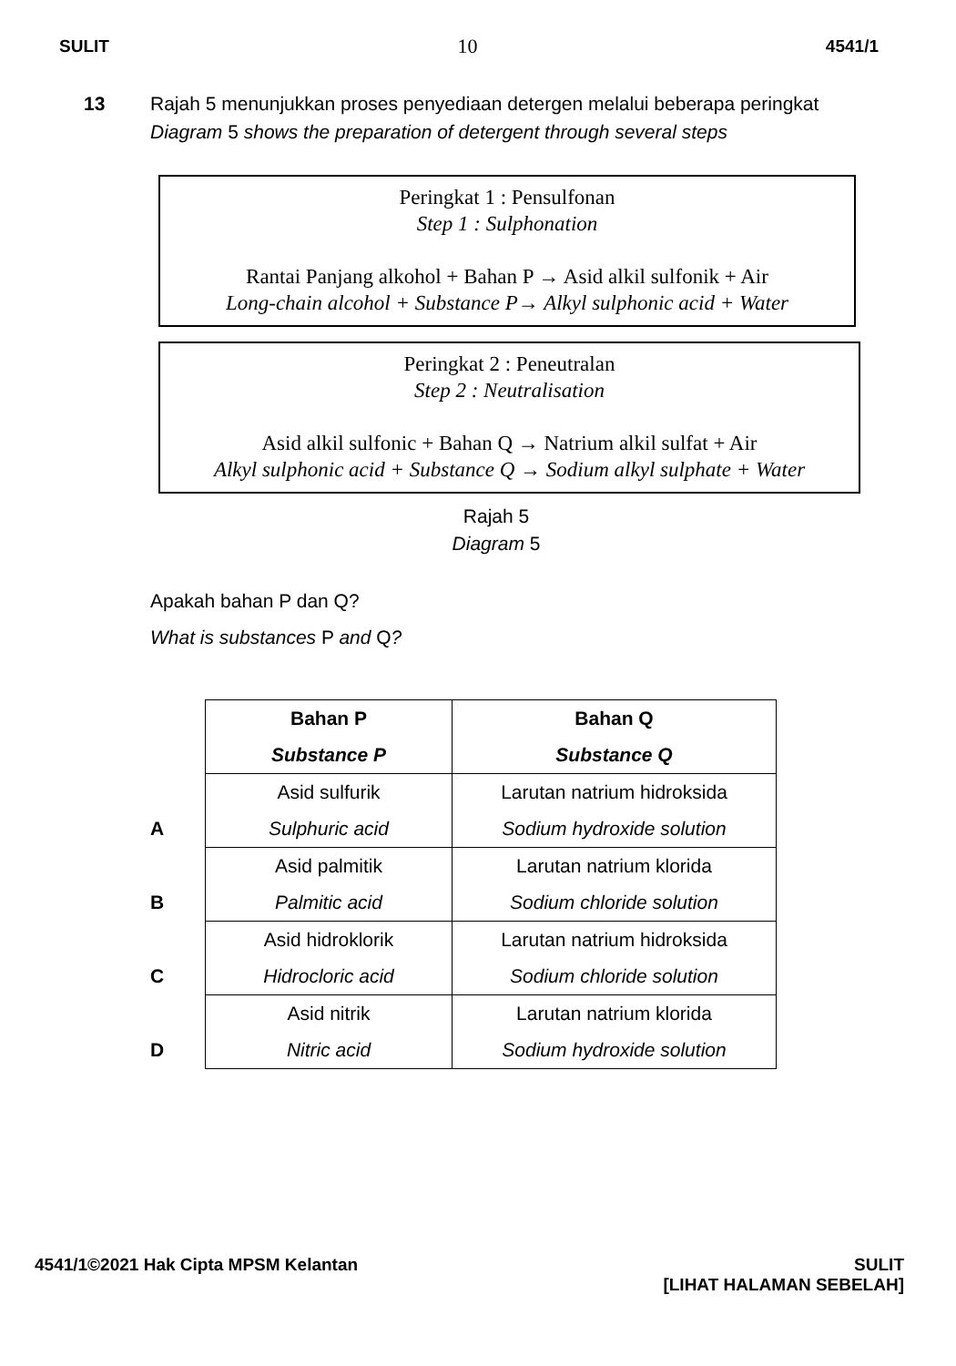SULIT 10 4541/1
13 Rajah 5 menunjukkan proses penyediaan detergen melalui beberapa peringkat
Diagram 5 shows the preparation of detergent through several steps
Peringkat 1 : Pensulfonan
Step 1 : Sulphonation
Rantai Panjang alkohol + Bahan P → Asid alkil sulfonik + Air
Long-chain alcohol + Substance P→ Alkyl sulphonic acid + Water
Peringkat 2 : Peneutralan
Step 2 : Neutralisation
Asid alkil sulfonic + Bahan Q → Natrium alkil sulfat + Air
Alkyl sulphonic acid + Substance Q → Sodium alkyl sulphate + Water
Rajah 5
Diagram 5
Apakah bahan P dan Q?
What is substances P and Q?
| | Bahan P Substance P | Bahan Q Substance Q |
| --- | --- | --- |
| A | Asid sulfurik Sulphuric acid | Larutan natrium hidroksida Sodium hydroxide solution |
| B | Asid palmitik Palmitic acid | Larutan natrium klorida Sodium chloride solution |
| C | Asid hidroklorik Hidrocloric acid | Larutan natrium hidroksida Sodium chloride solution |
| D | Asid nitrik Nitric acid | Larutan natrium klorida Sodium hydroxide solution |
4541/1©2021 Hak Cipta MPSM Kelantan SULIT
[LIHAT HALAMAN SEBELAH]